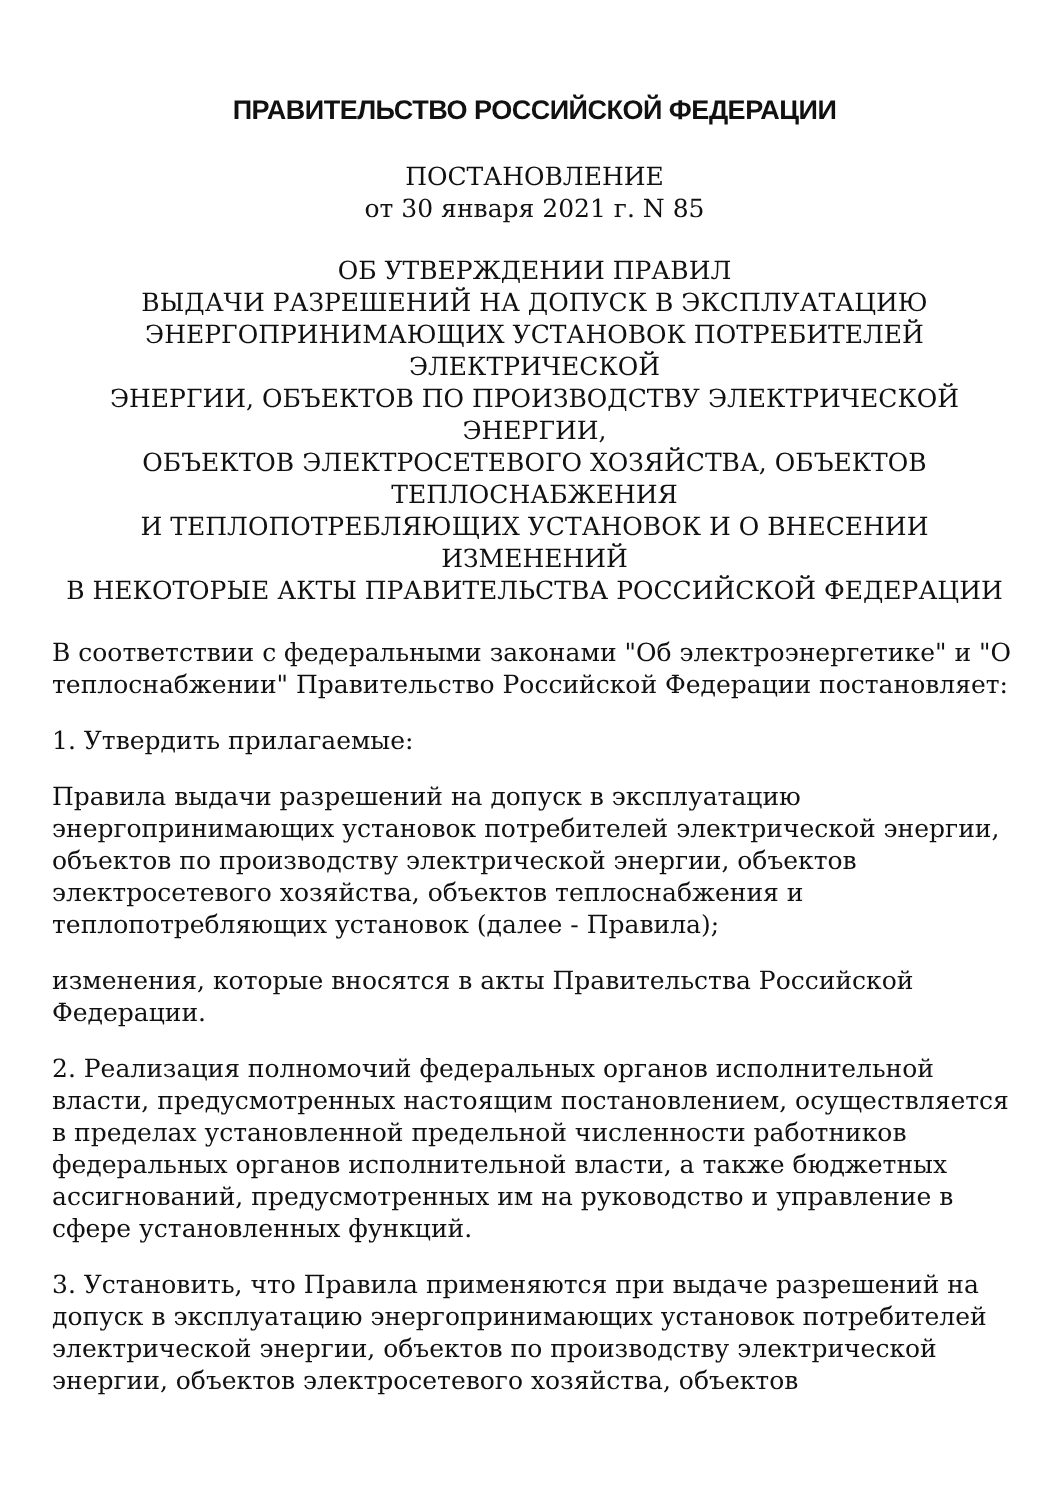ПРАВИТЕЛЬСТВО РОССИЙСКОЙ ФЕДЕРАЦИИ
ПОСТАНОВЛЕНИЕ
от 30 января 2021 г. N 85
ОБ УТВЕРЖДЕНИИ ПРАВИЛ
ВЫДАЧИ РАЗРЕШЕНИЙ НА ДОПУСК В ЭКСПЛУАТАЦИЮ
ЭНЕРГОПРИНИМАЮЩИХ УСТАНОВОК ПОТРЕБИТЕЛЕЙ
ЭЛЕКТРИЧЕСКОЙ
ЭНЕРГИИ, ОБЪЕКТОВ ПО ПРОИЗВОДСТВУ ЭЛЕКТРИЧЕСКОЙ
ЭНЕРГИИ,
ОБЪЕКТОВ ЭЛЕКТРОСЕТЕВОГО ХОЗЯЙСТВА, ОБЪЕКТОВ
ТЕПЛОСНАБЖЕНИЯ
И ТЕПЛОПОТРЕБЛЯЮЩИХ УСТАНОВОК И О ВНЕСЕНИИ ИЗМЕНЕНИЙ
В НЕКОТОРЫЕ АКТЫ ПРАВИТЕЛЬСТВА РОССИЙСКОЙ ФЕДЕРАЦИИ
В соответствии с федеральными законами "Об электроэнергетике" и "О теплоснабжении" Правительство Российской Федерации постановляет:
1. Утвердить прилагаемые:
Правила выдачи разрешений на допуск в эксплуатацию энергопринимающих установок потребителей электрической энергии, объектов по производству электрической энергии, объектов электросетевого хозяйства, объектов теплоснабжения и теплопотребляющих установок (далее - Правила);
изменения, которые вносятся в акты Правительства Российской Федерации.
2. Реализация полномочий федеральных органов исполнительной власти, предусмотренных настоящим постановлением, осуществляется в пределах установленной предельной численности работников федеральных органов исполнительной власти, а также бюджетных ассигнований, предусмотренных им на руководство и управление в сфере установленных функций.
3. Установить, что Правила применяются при выдаче разрешений на допуск в эксплуатацию энергопринимающих установок потребителей электрической энергии, объектов по производству электрической энергии, объектов электросетевого хозяйства, объектов